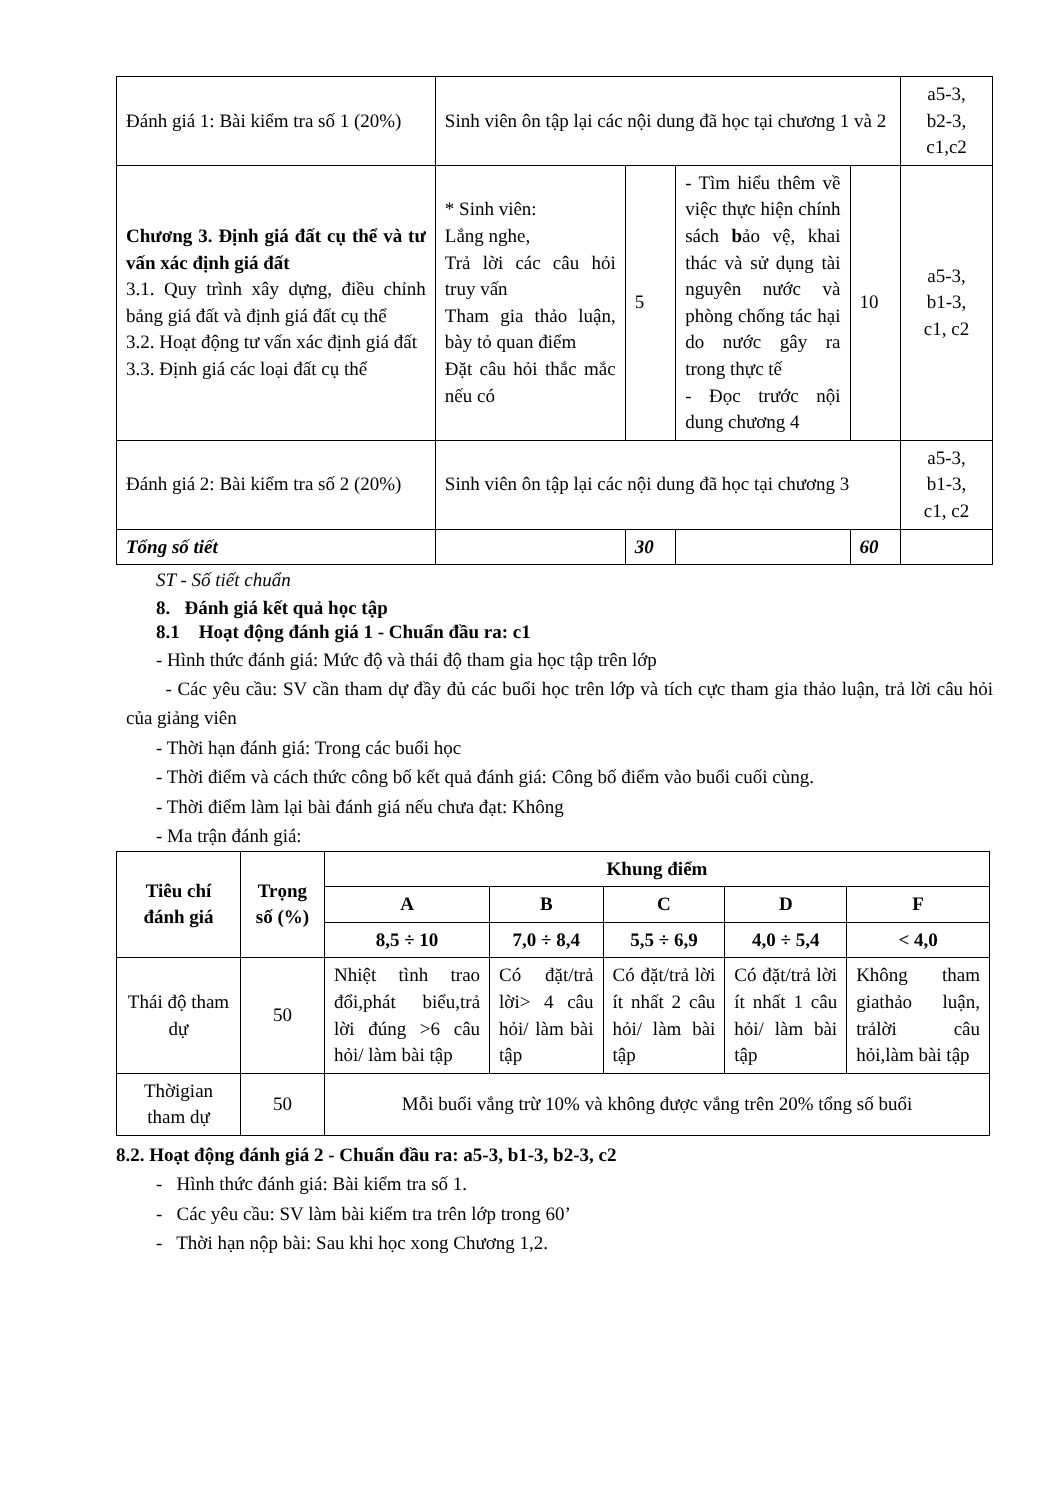| Đánh giá 1: Bài kiểm tra số 1 (20%) | Sinh viên ôn tập lại các nội dung đã học tại chương 1 và 2 | | | | a5-3, b2-3, c1,c2 |
| Chương 3. Định giá đất cụ thể và tư vấn xác định giá đất 3.1. Quy trình xây dựng, điều chỉnh bảng giá đất và định giá đất cụ thể 3.2. Hoạt động tư vấn xác định giá đất 3.3. Định giá các loại đất cụ thể | * Sinh viên: Lắng nghe, Trả lời các câu hỏi truy vấn Tham gia thảo luận, bày tỏ quan điểm Đặt câu hỏi thắc mắc nếu có | 5 | - Tìm hiểu thêm về việc thực hiện chính sách b ảo vệ, khai thác và sử dụng tài nguyên nước và phòng chống tác hại do nước gây ra trong thực tế - Đọc trước nội dung chương 4 | 10 | a5-3, b1-3, c1, c2 |
| Đánh giá 2: Bài kiểm tra số 2 (20%) | Sinh viên ôn tập lại các nội dung đã học tại chương 3 | | | | a5-3, b1-3, c1, c2 |
| Tổng số tiết | | 30 | | 60 | |
ST - Số tiết chuẩn
8. Đánh giá kết quả học tập
8.1 Hoạt động đánh giá 1 - Chuẩn đầu ra: c1
- Hình thức đánh giá: Mức độ và thái độ tham gia học tập trên lớp
- Các yêu cầu: SV cần tham dự đầy đủ các buổi học trên lớp và tích cực tham gia thảo luận, trả lời câu hỏi của giảng viên
- Thời hạn đánh giá: Trong các buổi học
- Thời điểm và cách thức công bố kết quả đánh giá: Công bố điểm vào buổi cuối cùng.
- Thời điểm làm lại bài đánh giá nếu chưa đạt: Không
- Ma trận đánh giá:
| Tiêu chí đánh giá | Trọng số (%) | Khung điểm | | | | |
| --- | --- | --- | --- | --- | --- | --- |
| | | A | B | C | D | F |
| | | 8,5 ÷ 10 | 7,0 ÷ 8,4 | 5,5 ÷ 6,9 | 4,0 ÷ 5,4 | < 4,0 |
| Thái độ tham dự | 50 | Nhiệt tình trao đổi,phát biểu,trả lời đúng >6 câu hỏi/ làm bài tập | Có đặt/trả lời> 4 câu hỏi/ làm bài tập | Có đặt/trả lời ít nhất 2 câu hỏi/ làm bài tập | Có đặt/trả lời ít nhất 1 câu hỏi/ làm bài tập | Không tham giathảo luận, trảlời câu hỏi,làm bài tập |
| Thờigian tham dự | 50 | Mỗi buổi vắng trừ 10% và không được vắng trên 20% tổng số buổi | | | | |
8.2. Hoạt động đánh giá 2 - Chuẩn đầu ra: a5-3, b1-3, b2-3, c2
- Hình thức đánh giá: Bài kiểm tra số 1.
- Các yêu cầu: SV làm bài kiểm tra trên lớp trong 60’
- Thời hạn nộp bài: Sau khi học xong Chương 1,2.